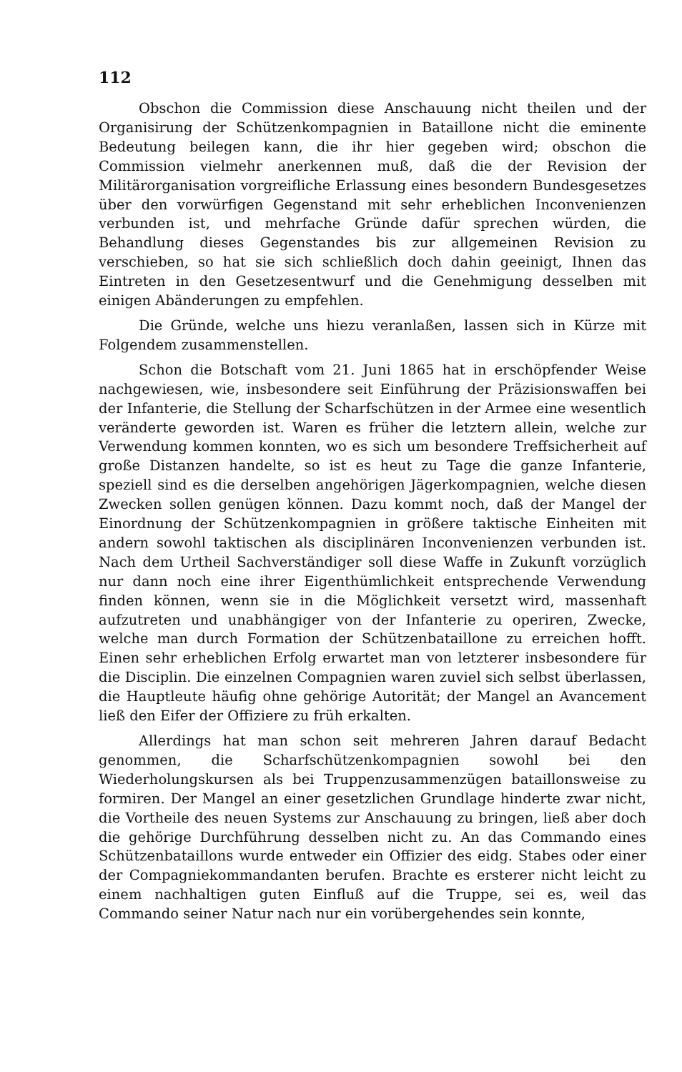112
Obschon die Commission diese Anschauung nicht theilen und der Organisirung der Schützenkompagnien in Bataillone nicht die eminente Bedeutung beilegen kann, die ihr hier gegeben wird; obschon die Commission vielmehr anerkennen muß, daß die der Revision der Militärorganisation vorgreifliche Erlassung eines besondern Bundesgesetzes über den vorwürfigen Gegenstand mit sehr erheblichen Inconvenienzen verbunden ist, und mehrfache Gründe dafür sprechen würden, die Behandlung dieses Gegenstandes bis zur allgemeinen Revision zu verschieben, so hat sie sich schließlich doch dahin geeinigt, Ihnen das Eintreten in den Gesetzesentwurf und die Genehmigung desselben mit einigen Abänderungen zu empfehlen.
Die Gründe, welche uns hiezu veranlaßen, lassen sich in Kürze mit Folgendem zusammenstellen.
Schon die Botschaft vom 21. Juni 1865 hat in erschöpfender Weise nachgewiesen, wie, insbesondere seit Einführung der Präzisionswaffen bei der Infanterie, die Stellung der Scharfschützen in der Armee eine wesentlich veränderte geworden ist. Waren es früher die letztern allein, welche zur Verwendung kommen konnten, wo es sich um besondere Treffsicherheit auf große Distanzen handelte, so ist es heut zu Tage die ganze Infanterie, speziell sind es die derselben angehörigen Jägerkompagnien, welche diesen Zwecken sollen genügen können. Dazu kommt noch, daß der Mangel der Einordnung der Schützenkompagnien in größere taktische Einheiten mit andern sowohl taktischen als disciplinären Inconvenienzen verbunden ist. Nach dem Urtheil Sachverständiger soll diese Waffe in Zukunft vorzüglich nur dann noch eine ihrer Eigenthümlichkeit entsprechende Verwendung finden können, wenn sie in die Möglichkeit versetzt wird, massenhaft aufzutreten und unabhängiger von der Infanterie zu operiren, Zwecke, welche man durch Formation der Schützenbataillone zu erreichen hofft. Einen sehr erheblichen Erfolg erwartet man von letzterer insbesondere für die Disciplin. Die einzelnen Compagnien waren zuviel sich selbst überlassen, die Hauptleute häufig ohne gehörige Autorität; der Mangel an Avancement ließ den Eifer der Offiziere zu früh erkalten.
Allerdings hat man schon seit mehreren Jahren darauf Bedacht genommen, die Scharfschützenkompagnien sowohl bei den Wiederholungskursen als bei Truppenzusammenzügen bataillonsweise zu formiren. Der Mangel an einer gesetzlichen Grundlage hinderte zwar nicht, die Vortheile des neuen Systems zur Anschauung zu bringen, ließ aber doch die gehörige Durchführung desselben nicht zu. An das Commando eines Schützenbataillons wurde entweder ein Offizier des eidg. Stabes oder einer der Compagniekommandanten berufen. Brachte es ersterer nicht leicht zu einem nachhaltigen guten Einfluß auf die Truppe, sei es, weil das Commando seiner Natur nach nur ein vorübergehendes sein konnte,